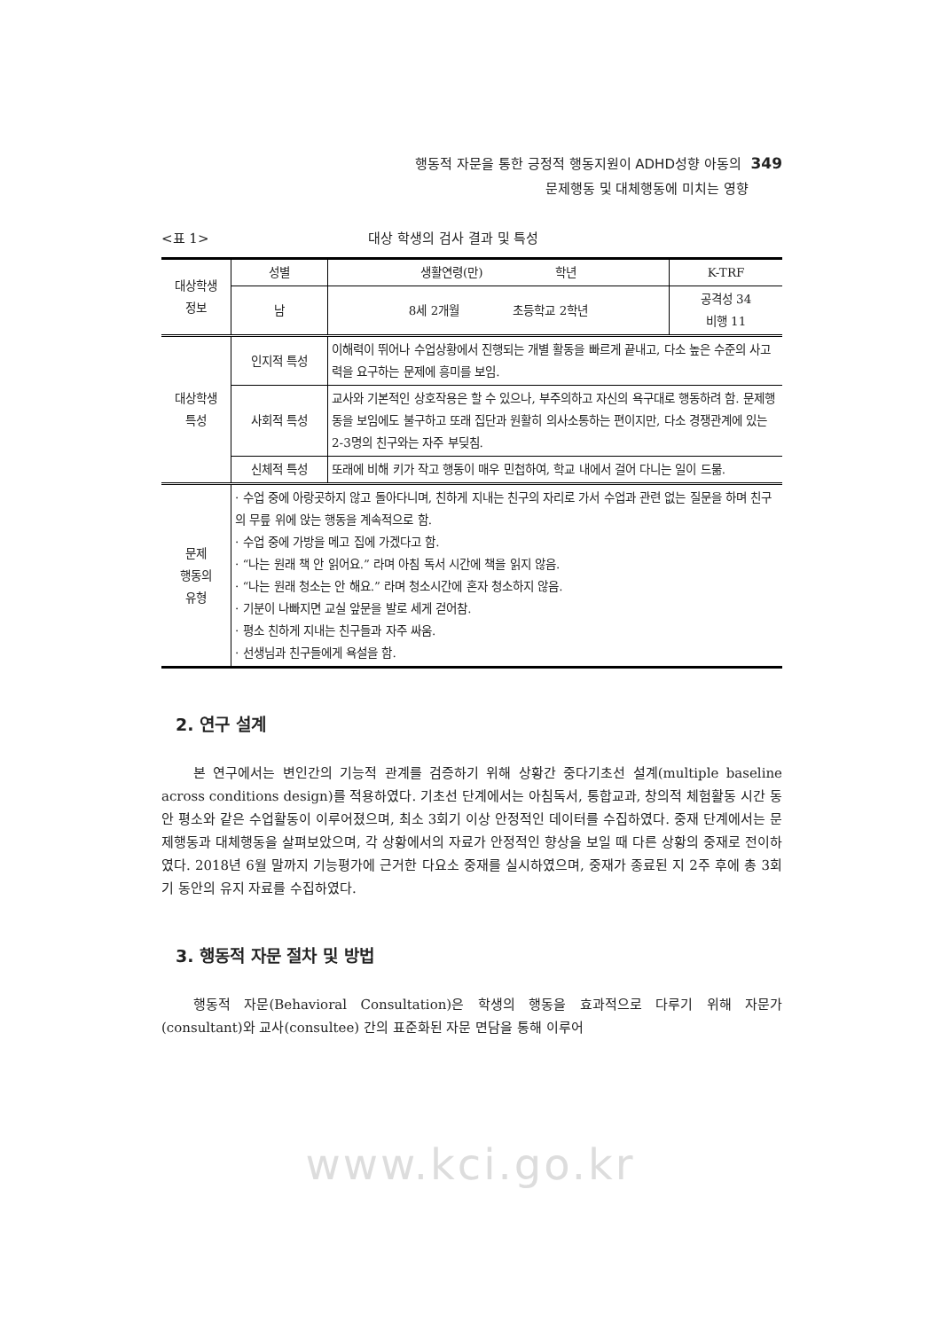행동적 자문을 통한 긍정적 행동지원이 ADHD성향 아동의 349
문제행동 및 대체행동에 미치는 영향
<표 1> 대상 학생의 검사 결과 및 특성
| 대상학생 정보 | 성별 | 생활연령(만) 학년 | K-TRF |
| | 남 | 8세 2개월 초등학교 2학년 | 공격성 34 비행 11 |
| 대상학생 특성 | 인지적 특성 | 이해력이 뛰어나 수업상황에서 진행되는 개별 활동을 빠르게 끝내고, 다소 높은 수준의 사고력을 요구하는 문제에 흥미를 보임. | |
| | 사회적 특성 | 교사와 기본적인 상호작용은 할 수 있으나, 부주의하고 자신의 욕구대로 행동하려 함. 문제행동을 보임에도 불구하고 또래 집단과 원활히 의사소통하는 편이지만, 다소 경쟁관계에 있는 2-3명의 친구와는 자주 부딪침. | |
| | 신체적 특성 | 또래에 비해 키가 작고 행동이 매우 민첩하여, 학교 내에서 걸어 다니는 일이 드묾. | |
| 문제 행동의 유형 | · 수업 중에 아랑곳하지 않고 돌아다니며, 친하게 지내는 친구의 자리로 가서 수업과 관련 없는 질문을 하며 친구의 무릎 위에 앉는 행동을 계속적으로 함. · 수업 중에 가방을 메고 집에 가겠다고 함. · “나는 원래 책 안 읽어요.” 라며 아침 독서 시간에 책을 읽지 않음. · “나는 원래 청소는 안 해요.” 라며 청소시간에 혼자 청소하지 않음. · 기분이 나빠지면 교실 앞문을 발로 세게 걷어참. · 평소 친하게 지내는 친구들과 자주 싸움. · 선생님과 친구들에게 욕설을 함. | | |
2. 연구 설계
본 연구에서는 변인간의 기능적 관계를 검증하기 위해 상황간 중다기초선 설계(multiple baseline across conditions design)를 적용하였다. 기초선 단계에서는 아침독서, 통합교과, 창의적 체험활동 시간 동안 평소와 같은 수업활동이 이루어졌으며, 최소 3회기 이상 안정적인 데이터를 수집하였다. 중재 단계에서는 문제행동과 대체행동을 살펴보았으며, 각 상황에서의 자료가 안정적인 향상을 보일 때 다른 상황의 중재로 전이하였다. 2018년 6월 말까지 기능평가에 근거한 다요소 중재를 실시하였으며, 중재가 종료된 지 2주 후에 총 3회기 동안의 유지 자료를 수집하였다.
3. 행동적 자문 절차 및 방법
행동적 자문(Behavioral Consultation)은 학생의 행동을 효과적으로 다루기 위해 자문가(consultant)와 교사(consultee) 간의 표준화된 자문 면담을 통해 이루어
www.kci.go.kr